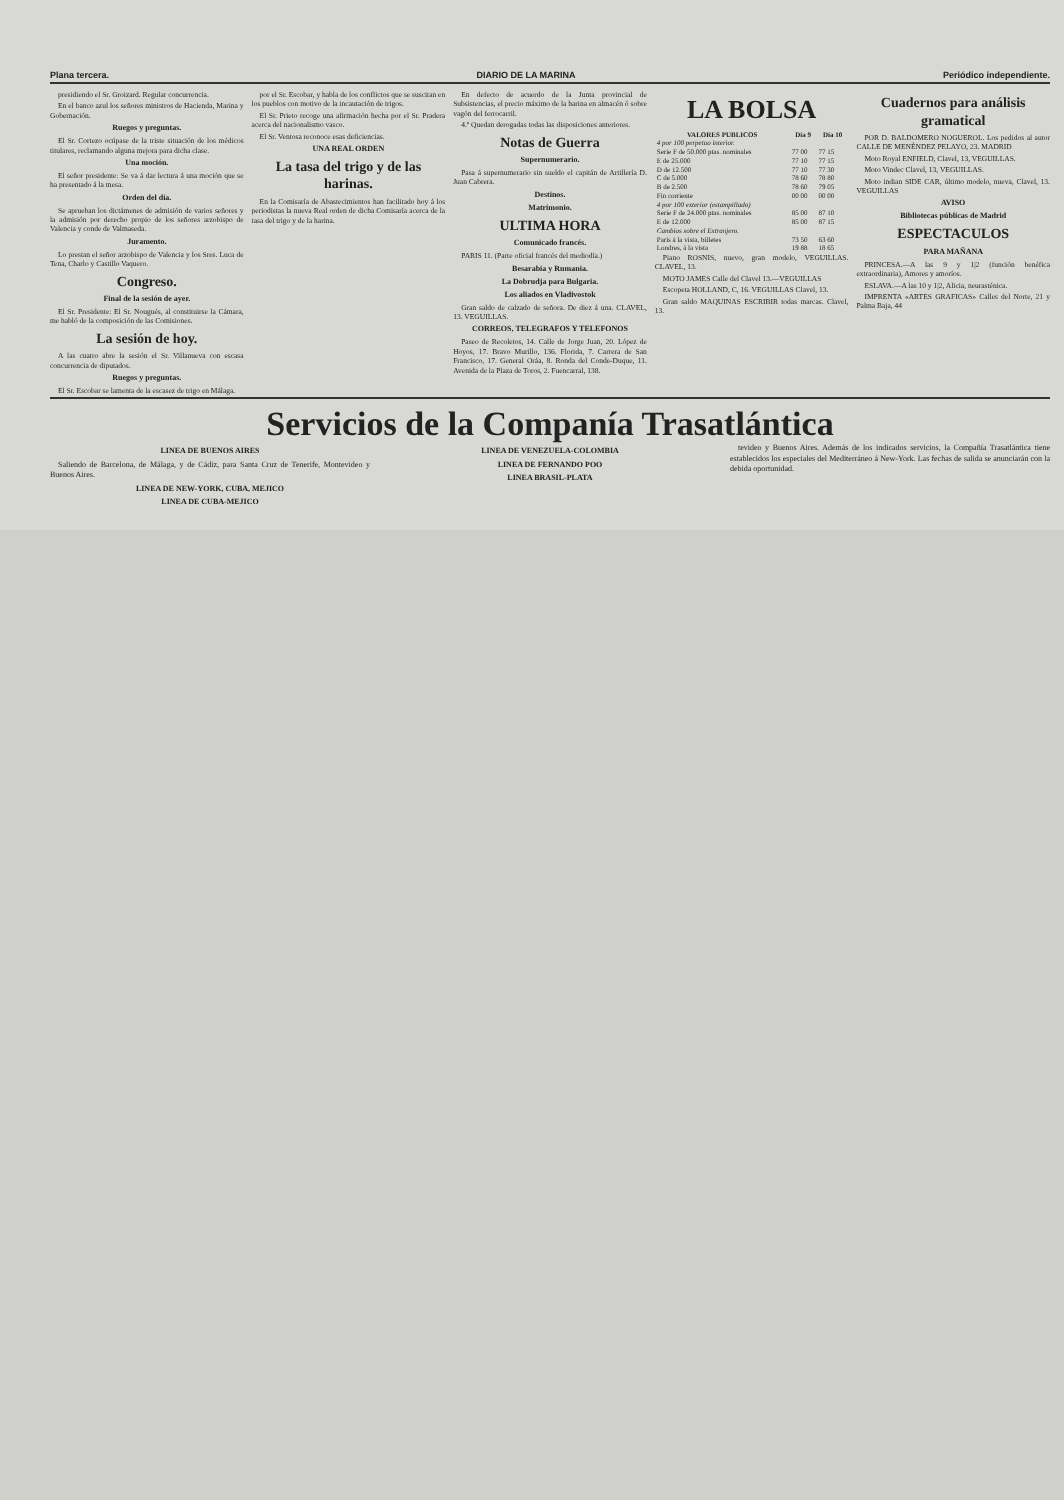Plana tercera. DIARIO DE LA MARINA Periódico independiente.
presidiendo el Sr. Groizard. Regular concurrencia.
En el banco azul los señores ministros de Hacienda, Marina y Gobernación.
Ruegos y preguntas.
El Sr. Cortezo ocúpase de la triste situación de los médicos titulares, reclamando alguna mejora para dicha clase.
Una moción.
El señor presidente: Se va á dar lectura á una moción que se ha presentado á la mesa.
Orden del día.
Se aprueban los dictámenes de admisión de varios señores y la admisión por derecho propio de los señores arzobispo de Valencia y conde de Valmaseda.
Juramento.
Lo prestan el señor arzobispo de Valencia y los Sres. Luca de Tena, Charlo y Castillo Vaquero.
Congreso.
Final de la sesión de ayer.
El Sr. Presidente: El Sr. Nougués, al constituirse la Cámara, me habló de la composición de las Comisiones.
La sesión de hoy.
A las cuatro abre la sesión el Sr. Villanueva con escasa concurrencia de diputados.
Ruegos y preguntas.
El Sr. Escobar se lamenta de la escasez de trigo en Málaga.
por el Sr. Escobar, y habla de los conflictos que se suscitan en los pueblos con motivo de la incautación de trigos.
El Sr. Prieto recoge una afirmación hecha por el Sr. Pradera acerca del nacionalismo vasco.
El Sr. Ventosa reconoce esas deficiencias.
UNA REAL ORDEN
La tasa del trigo y de las harinas.
En la Comisaría de Abastecimientos han facilitado hoy á los periodistas la nueva Real orden de dicha Comisaría acerca de la tasa del trigo y de la harina.
En defecto de acuerdo de la Junta provincial de Subsistencias, el precio máximo de la harina en almacén ó sobre vagón del ferrocarril.
4.º Quedan derogadas todas las disposiciones anteriores.
Notas de Guerra
Supernumerario.
Pasa á supernumerario sin sueldo el capitán de Artillería D. Juan Cabrera.
Destinos.
Matrimonio.
ULTIMA HORA
Comunicado francés.
PARIS 11. (Parte oficial francés del mediodía.)
Besarabia y Rumania.
La Dobrudja para Bulgaria.
Los aliados en Vladivostok
Gran saldo de calzado de señora. De diez á una. CLAVEL, 13. VEGUILLAS.
CORREOS, TELEGRAFOS Y TELEFONOS
Paseo de Recoletos, 14. Calle de Jorge Juan, 20. López de Hoyos, 17. Bravo Murillo, 136. Florida, 7. Carrera de San Francisco, 17. General Oráa, 8. Ronda del Conde-Duque, 11. Avenida de la Plaza de Toros, 2. Fuencarral, 138.
LA BOLSA
| VALORES PUBLICOS | Día 9 | Día 10 |
| --- | --- | --- |
| 4 por 100 perpetuo interior. | | |
| Serie F de 50.000 ptas. nominales | 77 00 | 77 15 |
| E de 25.000 | 77 10 | 77 15 |
| D de 12.500 | 77 10 | 77 30 |
| C de 5.000 | 78 60 | 78 80 |
| B de 2.500 | 78 60 | 79 05 |
| Fin corriente | 00 00 | 00 00 |
| 4 por 100 exterior (estampillado) | | |
| Serie F de 24.000 ptas. nominales | 85 00 | 87 10 |
| E de 12.000 | 85 00 | 87 15 |
| Cambios sobre el Extranjero. | | |
| París á la vista, billetes | 73 50 | 63 60 |
| Londres, á la vista | 19 88 | 18 65 |
Piano ROSNIS, nuevo, gran modelo, VEGUILLAS. CLAVEL, 13.
MOTO JAMES Calle del Clavel 13.—VEGUILLAS
Escopeta HOLLAND, C, 16. VEGUILLAS Clavel, 13.
Gran saldo MAQUINAS ESCRIBIR todas marcas. Clavel, 13.
Cuadernos para análisis gramatical
POR D. BALDOMERO NOGUEROL. Los pedidos al autor CALLE DE MENÉNDEZ PELAYO, 23. MADRID
Moto Royal ENFIELD, Clavel, 13, VEGUILLAS.
Moto Vindec Clavel, 13, VEGUILLAS.
Moto indian SIDE CAR, último modelo, nueva, Clavel, 13. VEGUILLAS
AVISO
Bibliotecas públicas de Madrid
ESPECTACULOS
PARA MAÑANA
PRINCESA.—A las 9 y 1|2 (función benéfica extraordinaria), Amores y amoríos.
ESLAVA.—A las 10 y 1|2, Alicia, neurasténica.
IMPRENTA «ARTES GRAFICAS» Calles del Norte, 21 y Palma Baja, 44
Servicios de la Companía Trasatlántica
LINEA DE BUENOS AIRES
Saliendo de Barcelona, de Málaga, y de Cádiz, para Santa Cruz de Tenerife, Montevideo y Buenos Aires.
LINEA DE NEW-YORK, CUBA, MEJICO
LINEA DE CUBA-MEJICO
LINEA DE VENEZUELA-COLOMBIA
LINEA DE FERNANDO POO
LINEA BRASIL-PLATA
tevideo y Buenos Aires. Además de los indicados servicios, la Compañía Trasatlántica tiene establecidos los especiales del Mediterráneo á New-York. Las fechas de salida se anunciarán con la debida oportunidad.